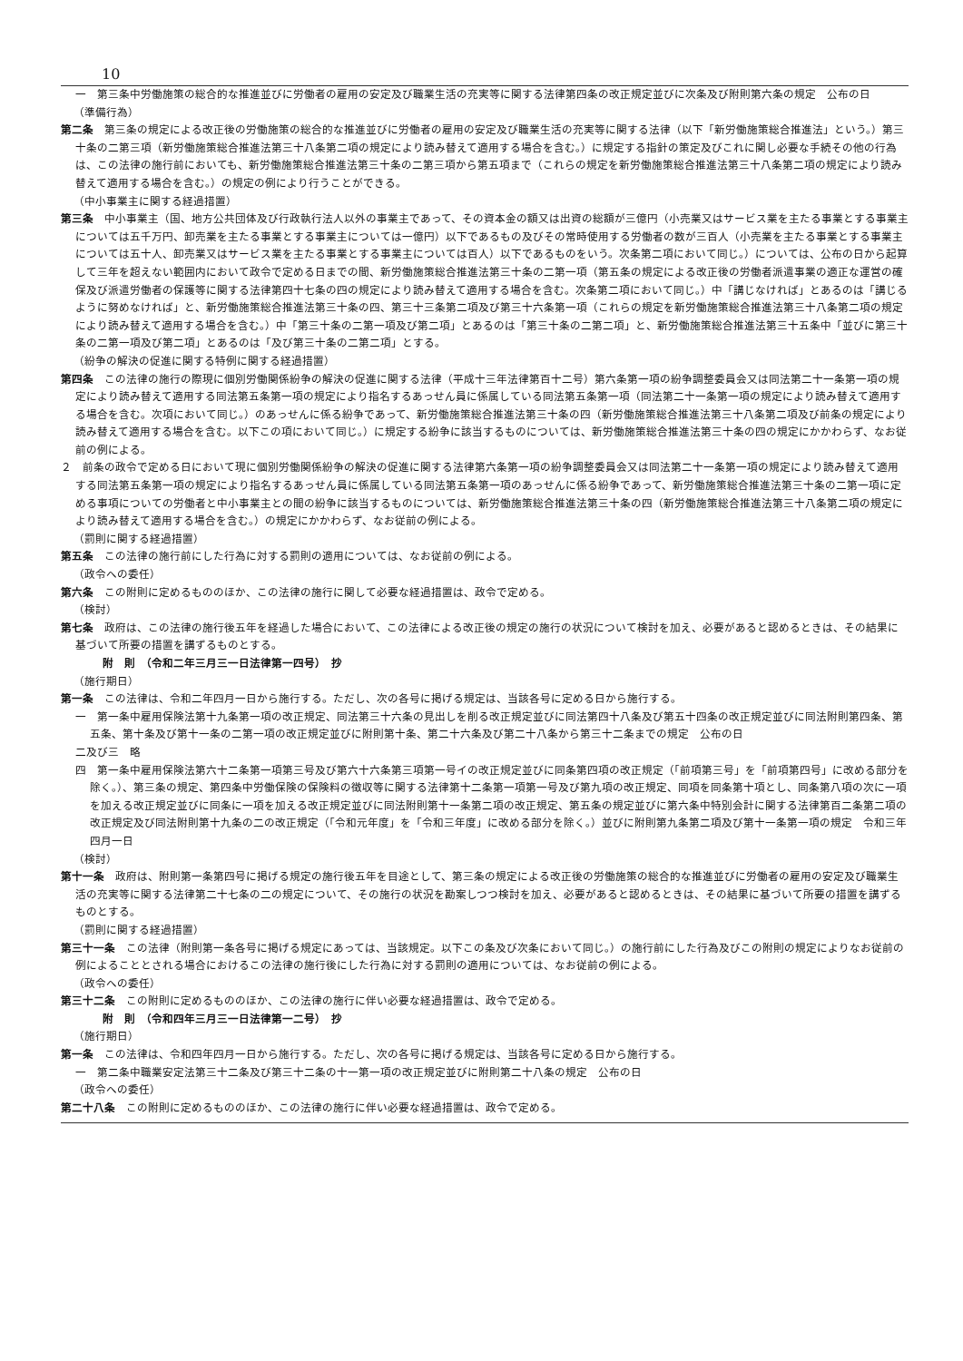10
一　第三条中労働施策の総合的な推進並びに労働者の雇用の安定及び職業生活の充実等に関する法律第四条の改正規定並びに次条及び附則第六条の規定　公布の日
（準備行為）
第二条　第三条の規定による改正後の労働施策の総合的な推進並びに労働者の雇用の安定及び職業生活の充実等に関する法律（以下「新労働施策総合推進法」という。）第三十条の二第三項（新労働施策総合推進法第三十八条第二項の規定により読み替えて適用する場合を含む。）に規定する指針の策定及びこれに関し必要な手続その他の行為は、この法律の施行前においても、新労働施策総合推進法第三十条の二第三項から第五項まで（これらの規定を新労働施策総合推進法第三十八条第二項の規定により読み替えて適用する場合を含む。）の規定の例により行うことができる。
（中小事業主に関する経過措置）
第三条　中小事業主（国、地方公共団体及び行政執行法人以外の事業主であって、その資本金の額又は出資の総額が三億円（小売業又はサービス業を主たる事業とする事業主については五千万円、卸売業を主たる事業とする事業主については一億円）以下であるもの及びその常時使用する労働者の数が三百人（小売業を主たる事業とする事業主については五十人、卸売業又はサービス業を主たる事業とする事業主については百人）以下であるものをいう。次条第二項において同じ。）については、公布の日から起算して三年を超えない範囲内において政令で定める日までの間、新労働施策総合推進法第三十条の二第一項（第五条の規定による改正後の労働者派遣事業の適正な運営の確保及び派遣労働者の保護等に関する法律第四十七条の四の規定により読み替えて適用する場合を含む。次条第二項において同じ。）中「講じなければ」とあるのは「講じるように努めなければ」と、新労働施策総合推進法第三十条の四、第三十三条第二項及び第三十六条第一項（これらの規定を新労働施策総合推進法第三十八条第二項の規定により読み替えて適用する場合を含む。）中「第三十条の二第一項及び第二項」とあるのは「第三十条の二第二項」と、新労働施策総合推進法第三十五条中「並びに第三十条の二第一項及び第二項」とあるのは「及び第三十条の二第二項」とする。
（紛争の解決の促進に関する特例に関する経過措置）
第四条　この法律の施行の際現に個別労働関係紛争の解決の促進に関する法律（平成十三年法律第百十二号）第六条第一項の紛争調整委員会又は同法第二十一条第一項の規定により読み替えて適用する同法第五条第一項の規定により指名するあっせん員に係属している同法第五条第一項（同法第二十一条第一項の規定により読み替えて適用する場合を含む。次項において同じ。）のあっせんに係る紛争であって、新労働施策総合推進法第三十条の四（新労働施策総合推進法第三十八条第二項及び前条の規定により読み替えて適用する場合を含む。以下この項において同じ。）に規定する紛争に該当するものについては、新労働施策総合推進法第三十条の四の規定にかかわらず、なお従前の例による。
２　前条の政令で定める日において現に個別労働関係紛争の解決の促進に関する法律第六条第一項の紛争調整委員会又は同法第二十一条第一項の規定により読み替えて適用する同法第五条第一項の規定により指名するあっせん員に係属している同法第五条第一項のあっせんに係る紛争であって、新労働施策総合推進法第三十条の二第一項に定める事項についての労働者と中小事業主との間の紛争に該当するものについては、新労働施策総合推進法第三十条の四（新労働施策総合推進法第三十八条第二項の規定により読み替えて適用する場合を含む。）の規定にかかわらず、なお従前の例による。
（罰則に関する経過措置）
第五条　この法律の施行前にした行為に対する罰則の適用については、なお従前の例による。
（政令への委任）
第六条　この附則に定めるもののほか、この法律の施行に関して必要な経過措置は、政令で定める。
（検討）
第七条　政府は、この法律の施行後五年を経過した場合において、この法律による改正後の規定の施行の状況について検討を加え、必要があると認めるときは、その結果に基づいて所要の措置を講ずるものとする。
附　則　（令和二年三月三一日法律第一四号）　抄
（施行期日）
第一条　この法律は、令和二年四月一日から施行する。ただし、次の各号に掲げる規定は、当該各号に定める日から施行する。
一　第一条中雇用保険法第十九条第一項の改正規定、同法第三十六条の見出しを削る改正規定並びに同法第四十八条及び第五十四条の改正規定並びに同法附則第四条、第五条、第十条及び第十一条の二第一項の改正規定並びに附則第十条、第二十六条及び第二十八条から第三十二条までの規定　公布の日
二及び三　略
四　第一条中雇用保険法第六十二条第一項第三号及び第六十六条第三項第一号イの改正規定並びに同条第四項の改正規定（「前項第三号」を「前項第四号」に改める部分を除く。）、第三条の規定、第四条中労働保険の保険料の徴収等に関する法律第十二条第一項第一号及び第九項の改正規定、同項を同条第十項とし、同条第八項の次に一項を加える改正規定並びに同条に一項を加える改正規定並びに同法附則第十一条第二項の改正規定、第五条の規定並びに第六条中特別会計に関する法律第百二条第二項の改正規定及び同法附則第十九条の二の改正規定（「令和元年度」を「令和三年度」に改める部分を除く。）並びに附則第九条第二項及び第十一条第一項の規定　令和三年四月一日
（検討）
第十一条　政府は、附則第一条第四号に掲げる規定の施行後五年を目途として、第三条の規定による改正後の労働施策の総合的な推進並びに労働者の雇用の安定及び職業生活の充実等に関する法律第二十七条の二の規定について、その施行の状況を勘案しつつ検討を加え、必要があると認めるときは、その結果に基づいて所要の措置を講ずるものとする。
（罰則に関する経過措置）
第三十一条　この法律（附則第一条各号に掲げる規定にあっては、当該規定。以下この条及び次条において同じ。）の施行前にした行為及びこの附則の規定によりなお従前の例によることとされる場合におけるこの法律の施行後にした行為に対する罰則の適用については、なお従前の例による。
（政令への委任）
第三十二条　この附則に定めるもののほか、この法律の施行に伴い必要な経過措置は、政令で定める。
附　則　（令和四年三月三一日法律第一二号）　抄
（施行期日）
第一条　この法律は、令和四年四月一日から施行する。ただし、次の各号に掲げる規定は、当該各号に定める日から施行する。
一　第二条中職業安定法第三十二条及び第三十二条の十一第一項の改正規定並びに附則第二十八条の規定　公布の日
（政令への委任）
第二十八条　この附則に定めるもののほか、この法律の施行に伴い必要な経過措置は、政令で定める。